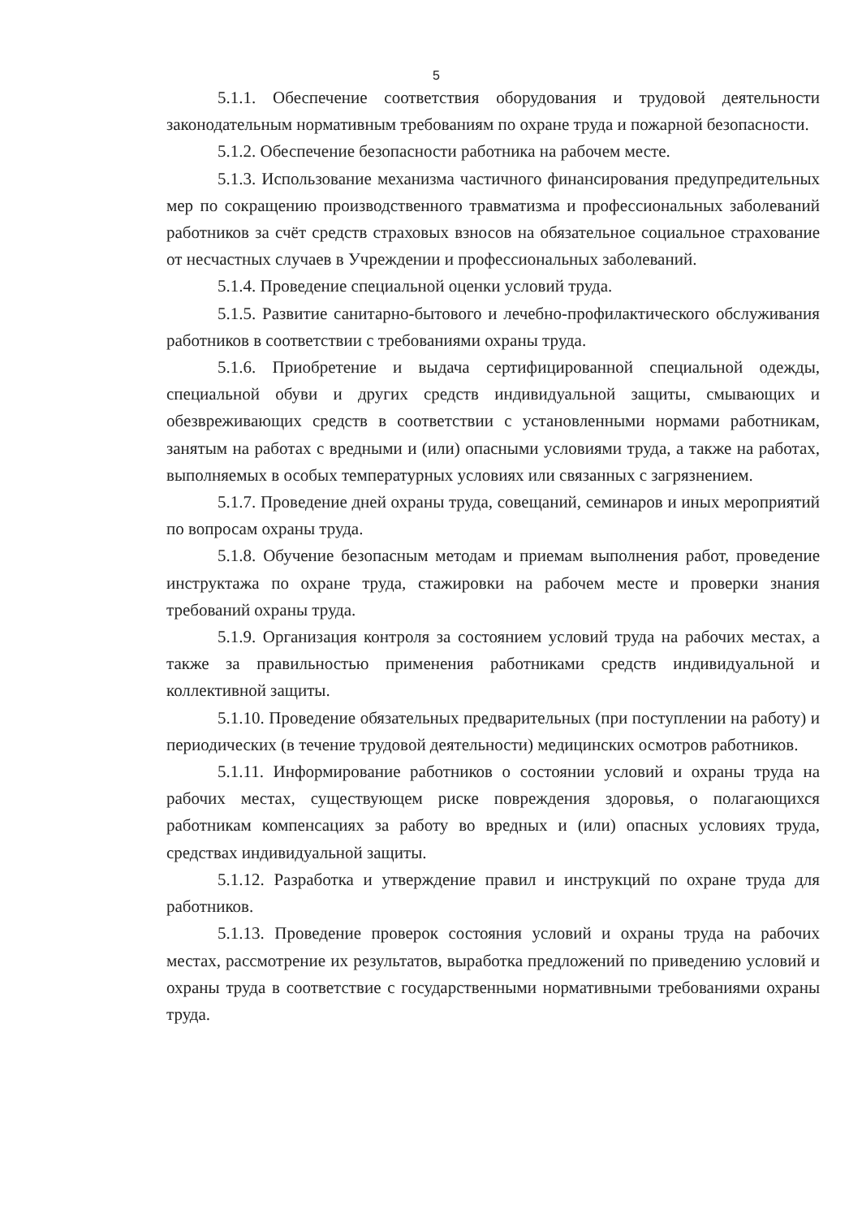5
5.1.1. Обеспечение соответствия оборудования и трудовой деятельности законодательным нормативным требованиям по охране труда и пожарной безопасности.
5.1.2. Обеспечение безопасности работника на рабочем месте.
5.1.3. Использование механизма частичного финансирования предупредительных мер по сокращению производственного травматизма и профессиональных заболеваний работников за счёт средств страховых взносов на обязательное социальное страхование от несчастных случаев в Учреждении и профессиональных заболеваний.
5.1.4. Проведение специальной оценки условий труда.
5.1.5. Развитие санитарно-бытового и лечебно-профилактического обслуживания работников в соответствии с требованиями охраны труда.
5.1.6. Приобретение и выдача сертифицированной специальной одежды, специальной обуви и других средств индивидуальной защиты, смывающих и обезвреживающих средств в соответствии с установленными нормами работникам, занятым на работах с вредными и (или) опасными условиями труда, а также на работах, выполняемых в особых температурных условиях или связанных с загрязнением.
5.1.7. Проведение дней охраны труда, совещаний, семинаров и иных мероприятий по вопросам охраны труда.
5.1.8. Обучение безопасным методам и приемам выполнения работ, проведение инструктажа по охране труда, стажировки на рабочем месте и проверки знания требований охраны труда.
5.1.9. Организация контроля за состоянием условий труда на рабочих местах, а также за правильностью применения работниками средств индивидуальной и коллективной защиты.
5.1.10. Проведение обязательных предварительных (при поступлении на работу) и периодических (в течение трудовой деятельности) медицинских осмотров работников.
5.1.11. Информирование работников о состоянии условий и охраны труда на рабочих местах, существующем риске повреждения здоровья, о полагающихся работникам компенсациях за работу во вредных и (или) опасных условиях труда, средствах индивидуальной защиты.
5.1.12. Разработка и утверждение правил и инструкций по охране труда для работников.
5.1.13. Проведение проверок состояния условий и охраны труда на рабочих местах, рассмотрение их результатов, выработка предложений по приведению условий и охраны труда в соответствие с государственными нормативными требованиями охраны труда.